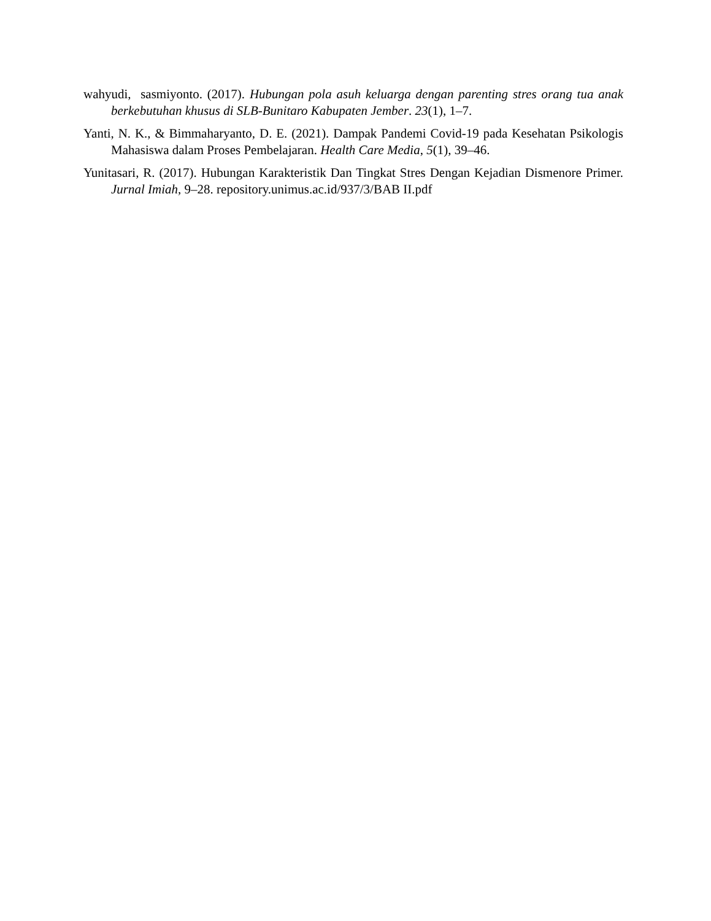wahyudi, sasmiyonto. (2017). Hubungan pola asuh keluarga dengan parenting stres orang tua anak berkebutuhan khusus di SLB-Bunitaro Kabupaten Jember. 23(1), 1–7.
Yanti, N. K., & Bimmaharyanto, D. E. (2021). Dampak Pandemi Covid-19 pada Kesehatan Psikologis Mahasiswa dalam Proses Pembelajaran. Health Care Media, 5(1), 39–46.
Yunitasari, R. (2017). Hubungan Karakteristik Dan Tingkat Stres Dengan Kejadian Dismenore Primer. Jurnal Imiah, 9–28. repository.unimus.ac.id/937/3/BAB II.pdf